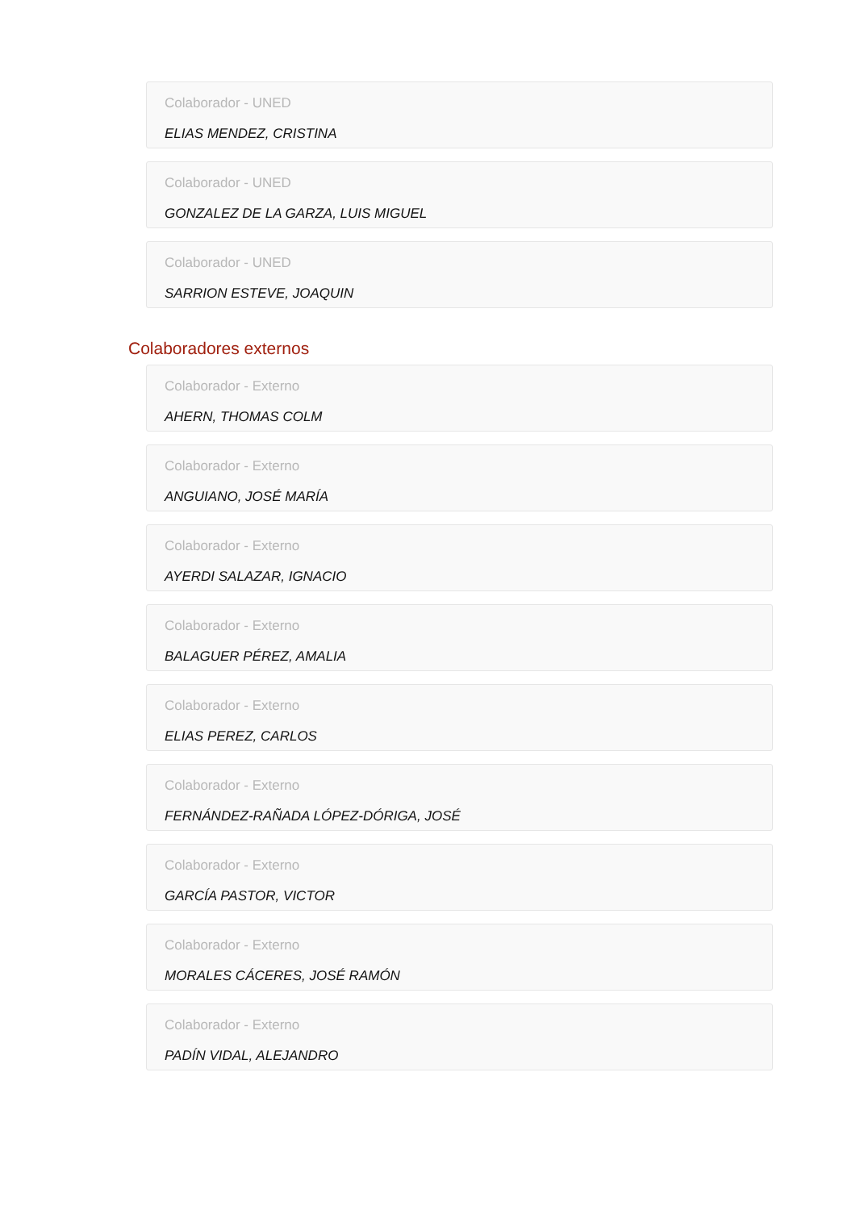Colaborador - UNED
ELIAS MENDEZ, CRISTINA
Colaborador - UNED
GONZALEZ DE LA GARZA, LUIS MIGUEL
Colaborador - UNED
SARRION ESTEVE, JOAQUIN
Colaboradores externos
Colaborador - Externo
AHERN, THOMAS COLM
Colaborador - Externo
ANGUIANO, JOSÉ MARÍA
Colaborador - Externo
AYERDI SALAZAR, IGNACIO
Colaborador - Externo
BALAGUER PÉREZ, AMALIA
Colaborador - Externo
ELIAS PEREZ, CARLOS
Colaborador - Externo
FERNÁNDEZ-RAÑADA LÓPEZ-DÓRIGA, JOSÉ
Colaborador - Externo
GARCÍA PASTOR, VICTOR
Colaborador - Externo
MORALES CÁCERES, JOSÉ RAMÓN
Colaborador - Externo
PADÍN VIDAL, ALEJANDRO